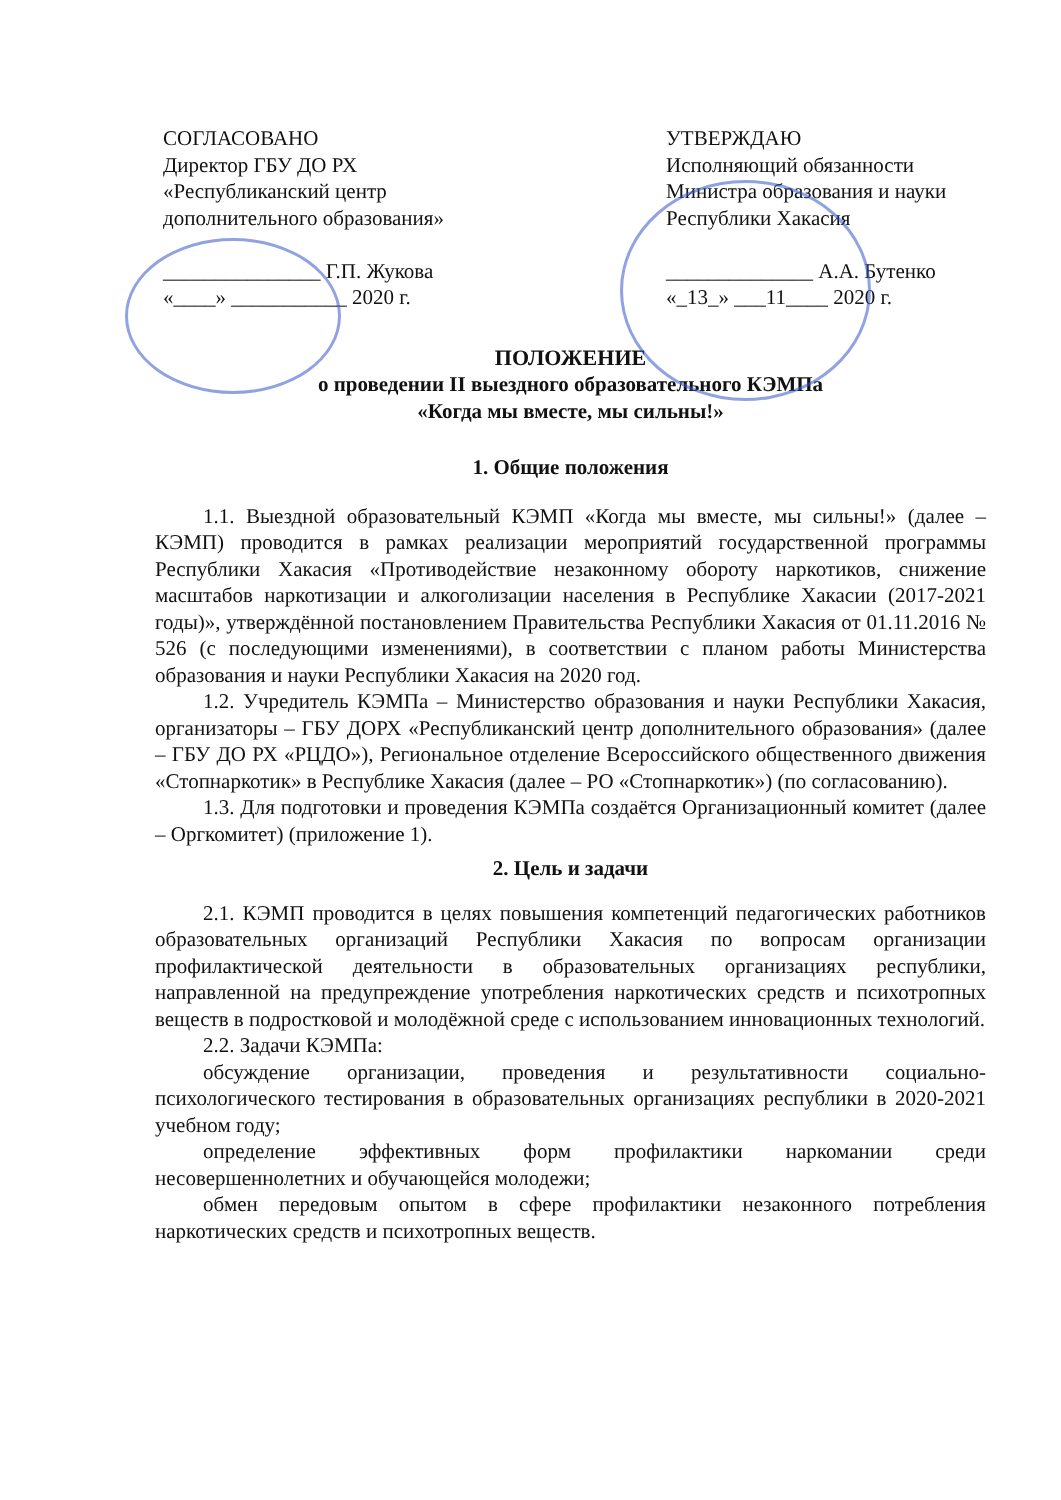СОГЛАСОВАНО
Директор ГБУ ДО РХ
«Республиканский центр
дополнительного образования»
_______________ Г.П. Жукова
«____» ___________ 2020 г.
УТВЕРЖДАЮ
Исполняющий обязанности
Министра образования и науки
Республики Хакасия
______________ А.А. Бутенко
«_13_» ___11____ 2020 г.
ПОЛОЖЕНИЕ
о проведении II выездного образовательного КЭМПа
«Когда мы вместе, мы сильны!»
1. Общие положения
1.1. Выездной образовательный КЭМП «Когда мы вместе, мы сильны!» (далее – КЭМП) проводится в рамках реализации мероприятий государственной программы Республики Хакасия «Противодействие незаконному обороту наркотиков, снижение масштабов наркотизации и алкоголизации населения в Республике Хакасии (2017-2021 годы)», утверждённой постановлением Правительства Республики Хакасия от 01.11.2016 № 526 (с последующими изменениями), в соответствии с планом работы Министерства образования и науки Республики Хакасия на 2020 год.
1.2. Учредитель КЭМПа – Министерство образования и науки Республики Хакасия, организаторы – ГБУ ДОРХ «Республиканский центр дополнительного образования» (далее – ГБУ ДО РХ «РЦДО»), Региональное отделение Всероссийского общественного движения «Стопнаркотик» в Республике Хакасия (далее – РО «Стопнаркотик») (по согласованию).
1.3. Для подготовки и проведения КЭМПа создаётся Организационный комитет (далее – Оргкомитет) (приложение 1).
2. Цель и задачи
2.1. КЭМП проводится в целях повышения компетенций педагогических работников образовательных организаций Республики Хакасия по вопросам организации профилактической деятельности в образовательных организациях республики, направленной на предупреждение употребления наркотических средств и психотропных веществ в подростковой и молодёжной среде с использованием инновационных технологий.
2.2. Задачи КЭМПа:
обсуждение организации, проведения и результативности социально-психологического тестирования в образовательных организациях республики в 2020-2021 учебном году;
определение эффективных форм профилактики наркомании среди несовершеннолетних и обучающейся молодежи;
обмен передовым опытом в сфере профилактики незаконного потребления наркотических средств и психотропных веществ.